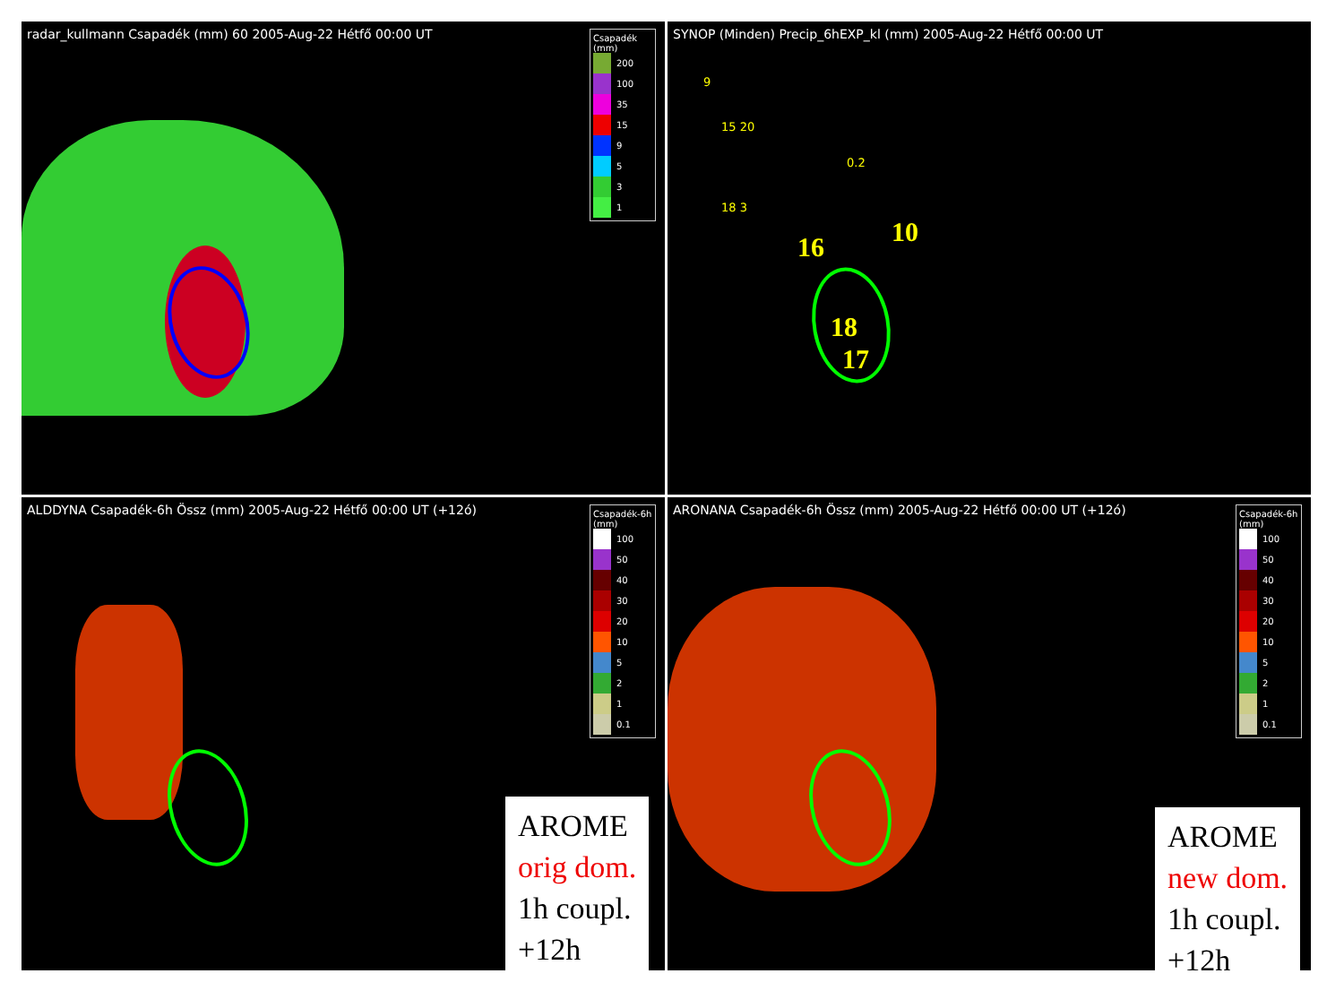radar_kullmann Csapadék (mm) 60 2005-Aug-22 Hétfő 00:00 UT
Csapadék (mm)
200
100
35
15
9
5
3
1
SYNOP (Minden) Precip_6hEXP_kl (mm) 2005-Aug-22 Hétfő 00:00 UT
9
15 20
0.2
18 3
16 10
18
17
ALDDYNA Csapadék-6h Össz (mm) 2005-Aug-22 Hétfő 00:00 UT (+12ó)
Csapadék-6h (mm)
100
50
40
30
20
10
5
2
1
0.1
AROME
orig dom.
1h coupl.
+12h
ARONANA Csapadék-6h Össz (mm) 2005-Aug-22 Hétfő 00:00 UT (+12ó)
Csapadék-6h (mm)
100
50
40
30
20
10
5
2
1
0.1
AROME
new dom.
1h coupl.
+12h